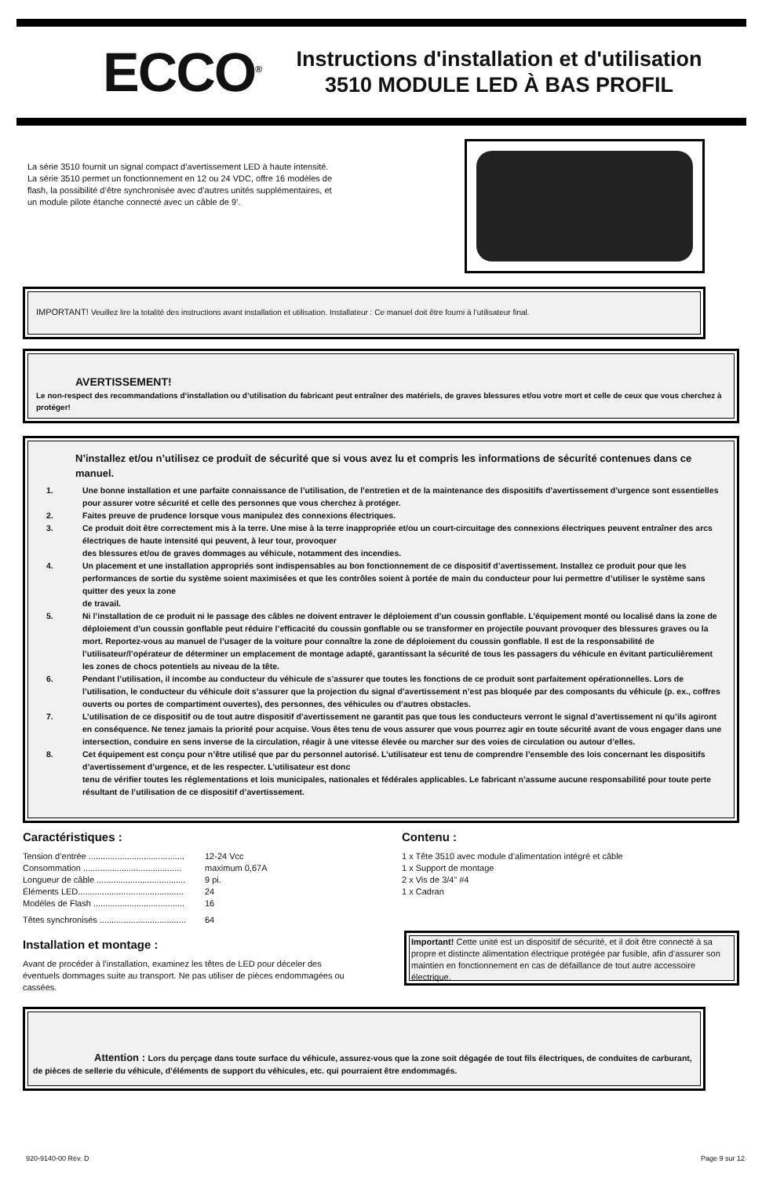ECCO<sup>®</sup>
Instructions d'installation et d'utilisation
3510 MODULE LED À BAS PROFIL
La série 3510 fournit un signal compact d’avertissement LED à haute intensité. La série 3510 permet un fonctionnement en 12 ou 24 VDC, offre 16 modèles de flash, la possibilité d’être synchronisée avec d’autres unités supplémentaires, et un module pilote étanche connecté avec un câble de 9’.
IMPORTANT! Veuillez lire la totalité des instructions avant installation et utilisation. Installateur : Ce manuel doit être fourni à l’utilisateur final.
AVERTISSEMENT!
Le non-respect des recommandations d’installation ou d’utilisation du fabricant peut entraîner des matériels, de graves blessures et/ou votre mort et celle de ceux que vous cherchez à protéger!
N’installez et/ou n’utilisez ce produit de sécurité que si vous avez lu et compris les informations de sécurité contenues dans ce manuel.
1. Une bonne installation et une parfaite connaissance de l’utilisation, de l’entretien et de la maintenance des dispositifs d’avertissement d’urgence sont essentielles pour assurer votre sécurité et celle des personnes que vous cherchez à protéger.
2. Faites preuve de prudence lorsque vous manipulez des connexions électriques.
3. Ce produit doit être correctement mis à la terre. Une mise à la terre inappropriée et/ou un court-circuitage des connexions électriques peuvent entraîner des arcs électriques de haute intensité qui peuvent, à leur tour, provoquer
des blessures et/ou de graves dommages au véhicule, notamment des incendies.
4. Un placement et une installation appropriés sont indispensables au bon fonctionnement de ce dispositif d’avertissement. Installez ce produit pour que les performances de sortie du système soient maximisées et que les contrôles soient à portée de main du conducteur pour lui permettre d’utiliser le système sans quitter des yeux la zone
de travail.
5. Ni l’installation de ce produit ni le passage des câbles ne doivent entraver le déploiement d’un coussin gonflable. L’équipement monté ou localisé dans la zone de déploiement d’un coussin gonflable peut réduire l’efficacité du coussin gonflable ou se transformer en projectile pouvant provoquer des blessures graves ou la mort. Reportez-vous au manuel de l’usager de la voiture pour connaître la zone de déploiement du coussin gonflable. Il est de la responsabilité de l’utilisateur/l’opérateur de déterminer un emplacement de montage adapté, garantissant la sécurité de tous les passagers du véhicule en évitant particulièrement les zones de chocs potentiels au niveau de la tête.
6. Pendant l’utilisation, il incombe au conducteur du véhicule de s’assurer que toutes les fonctions de ce produit sont parfaitement opérationnelles. Lors de l’utilisation, le conducteur du véhicule doit s’assurer que la projection du signal d’avertissement n’est pas bloquée par des composants du véhicule (p. ex., coffres ouverts ou portes de compartiment ouvertes), des personnes, des véhicules ou d’autres obstacles.
7. L’utilisation de ce dispositif ou de tout autre dispositif d’avertissement ne garantit pas que tous les conducteurs verront le signal d’avertissement ni qu’ils agiront en conséquence. Ne tenez jamais la priorité pour acquise. Vous êtes tenu de vous assurer que vous pourrez agir en toute sécurité avant de vous engager dans une intersection, conduire en sens inverse de la circulation, réagir à une vitesse élevée ou marcher sur des voies de circulation ou autour d’elles.
8. Cet équipement est conçu pour n’être utilisé que par du personnel autorisé. L’utilisateur est tenu de comprendre l’ensemble des lois concernant les dispositifs d’avertissement d’urgence, et de les respecter. L’utilisateur est donc
tenu de vérifier toutes les réglementations et lois municipales, nationales et fédérales applicables. Le fabricant n’assume aucune responsabilité pour toute perte résultant de l’utilisation de ce dispositif d’avertissement.
Caractéristiques :
Tension d’entrée ........................................ 12-24 Vcc
Consommation ......................................... maximum 0,67A
Longueur de câble ..................................... 9 pi.
Éléments LED............................................ 24
Modèles de Flash ...................................... 16
Têtes synchronisés .................................... 64
Installation et montage :
Avant de procéder à l’installation, examinez les têtes de LED pour déceler des éventuels dommages suite au transport. Ne pas utiliser de pièces endommagées ou cassées.
Contenu :
1 x Tête 3510 avec module d’alimentation intégré et câble
1 x Support de montage
2 x Vis de 3/4” #4
1 x Cadran
Important! Cette unité est un dispositif de sécurité, et il doit être connecté à sa propre et distincte alimentation électrique protégée par fusible, afin d’assurer son maintien en fonctionnement en cas de défaillance de tout autre accessoire électrique.
Attention : Lors du perçage dans toute surface du véhicule, assurez-vous que la zone soit dégagée de tout fils électriques, de conduites de carburant, de pièces de sellerie du véhicule, d’éléments de support du véhicules, etc. qui pourraient être endommagés.
920-9140-00 Rév. D Page 9 sur 12